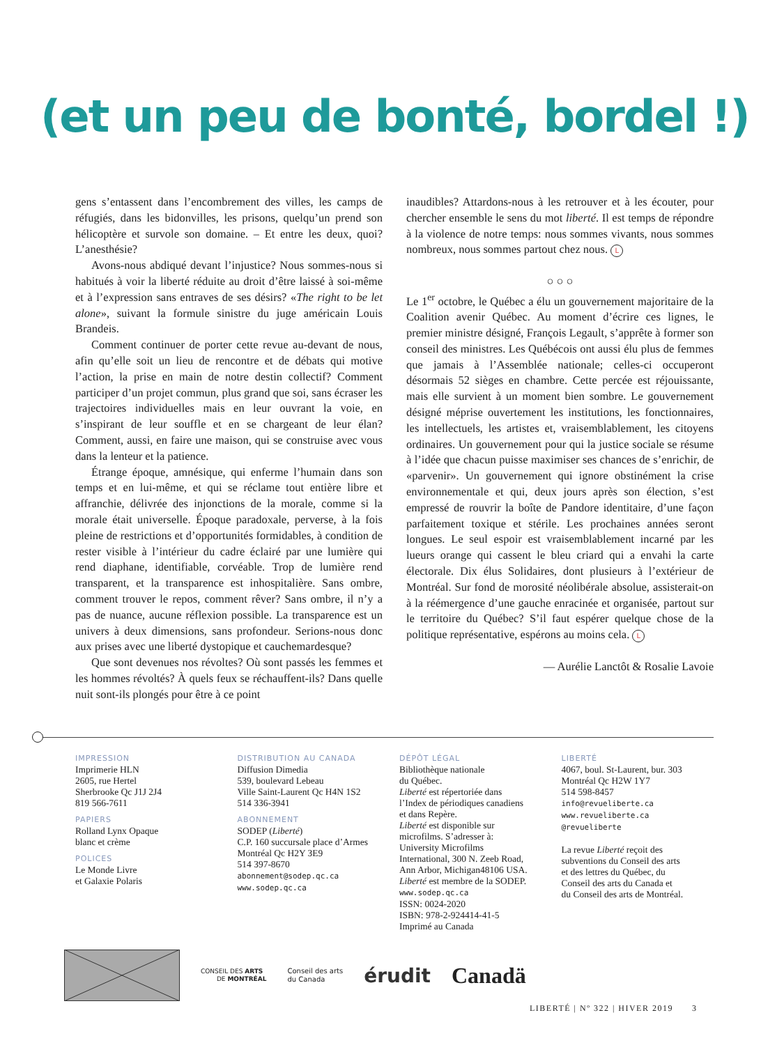(et un peu de bonté, bordel !)
gens s’entassent dans l’encombrement des villes, les camps de réfugiés, dans les bidonvilles, les prisons, quelqu’un prend son hélicoptère et survole son domaine. – Et entre les deux, quoi? L’anesthésie?
Avons-nous abdiqué devant l’injustice? Nous sommes-nous si habitués à voir la liberté réduite au droit d’être laissé à soi-même et à l’expression sans entraves de ses désirs? «The right to be let alone», suivant la formule sinistre du juge américain Louis Brandeis.
Comment continuer de porter cette revue au-devant de nous, afin qu’elle soit un lieu de rencontre et de débats qui motive l’action, la prise en main de notre destin collectif? Comment participer d’un projet commun, plus grand que soi, sans écraser les trajectoires individuelles mais en leur ouvrant la voie, en s’inspirant de leur souffle et en se chargeant de leur élan? Comment, aussi, en faire une maison, qui se construise avec vous dans la lenteur et la patience.
Étrange époque, amnésique, qui enferme l’humain dans son temps et en lui-même, et qui se réclame tout entière libre et affranchie, délivrée des injonctions de la morale, comme si la morale était universelle. Époque paradoxale, perverse, à la fois pleine de restrictions et d’opportunités formidables, à condition de rester visible à l’intérieur du cadre éclairé par une lumière qui rend diaphane, identifiable, corvéable. Trop de lumière rend transparent, et la transparence est inhospitalière. Sans ombre, comment trouver le repos, comment rêver? Sans ombre, il n’y a pas de nuance, aucune réflexion possible. La transparence est un univers à deux dimensions, sans profondeur. Serions-nous donc aux prises avec une liberté dystopique et cauchemardesque?
Que sont devenues nos révoltes? Où sont passés les femmes et les hommes révoltés? À quels feux se réchauffent-ils? Dans quelle nuit sont-ils plongés pour être à ce point
inaudibles? Attardons-nous à les retrouver et à les écouter, pour chercher ensemble le sens du mot liberté. Il est temps de répondre à la violence de notre temps: nous sommes vivants, nous sommes nombreux, nous sommes partout chez nous. L
○ ○ ○
Le 1<sup>er</sup> octobre, le Québec a élu un gouvernement majoritaire de la Coalition avenir Québec. Au moment d’écrire ces lignes, le premier ministre désigné, François Legault, s’apprête à former son conseil des ministres. Les Québécois ont aussi élu plus de femmes que jamais à l’Assemblée nationale; celles-ci occuperont désormais 52 sièges en chambre. Cette percée est réjouissante, mais elle survient à un moment bien sombre. Le gouvernement désigné méprise ouvertement les institutions, les fonctionnaires, les intellectuels, les artistes et, vraisemblablement, les citoyens ordinaires. Un gouvernement pour qui la justice sociale se résume à l’idée que chacun puisse maximiser ses chances de s’enrichir, de «parvenir». Un gouvernement qui ignore obstinément la crise environnementale et qui, deux jours après son élection, s’est empressé de rouvrir la boîte de Pandore identitaire, d’une façon parfaitement toxique et stérile. Les prochaines années seront longues. Le seul espoir est vraisemblablement incarné par les lueurs orange qui cassent le bleu criard qui a envahi la carte électorale. Dix élus Solidaires, dont plusieurs à l’extérieur de Montréal. Sur fond de morosité néolibérale absolue, assisterait-on à la réémergence d’une gauche enracinée et organisée, partout sur le territoire du Québec? S’il faut espérer quelque chose de la politique représentative, espérons au moins cela. L
— Aurélie Lanctôt & Rosalie Lavoie
IMPRESSION
Imprimerie HLN
2605, rue Hertel
Sherbrooke Qc J1J 2J4
819 566-7611
PAPIERS
Rolland Lynx Opaque
blanc et crème
POLICES
Le Monde Livre
et Galaxie Polaris
DISTRIBUTION AU CANADA
Diffusion Dimedia
539, boulevard Lebeau
Ville Saint-Laurent Qc H4N 1S2
514 336-3941
ABONNEMENT
SODEP (Liberté)
C.P. 160 succursale place d’Armes
Montréal Qc H2Y 3E9
514 397-8670
abonnement@sodep.qc.ca
www.sodep.qc.ca
DÉPÔT LÉGAL
Bibliothèque nationale
du Québec.
Liberté est répertoriée dans
l’Index de périodiques canadiens
et dans Repère.
Liberté est disponible sur
microfilms. S’adresser à:
University Microfilms
International, 300 N. Zeeb Road,
Ann Arbor, Michigan48106 USA.
Liberté est membre de la SODEP.
www.sodep.qc.ca
ISSN: 0024-2020
ISBN: 978-2-924414-41-5
Imprimé au Canada
LIBERTÉ
4067, boul. St-Laurent, bur. 303
Montréal Qc H2W 1Y7
514 598-8457
info@revueliberte.ca
www.revueliberte.ca
@revueliberte
La revue Liberté reçoit des
subventions du Conseil des arts
et des lettres du Québec, du
Conseil des arts du Canada et
du Conseil des arts de Montréal.
CONSEIL DES ARTS
DE MONTRÉAL
Conseil des arts
du Canada
érudit Canadä
LIBERTÉ | Nº 322 | HIVER 2019 3